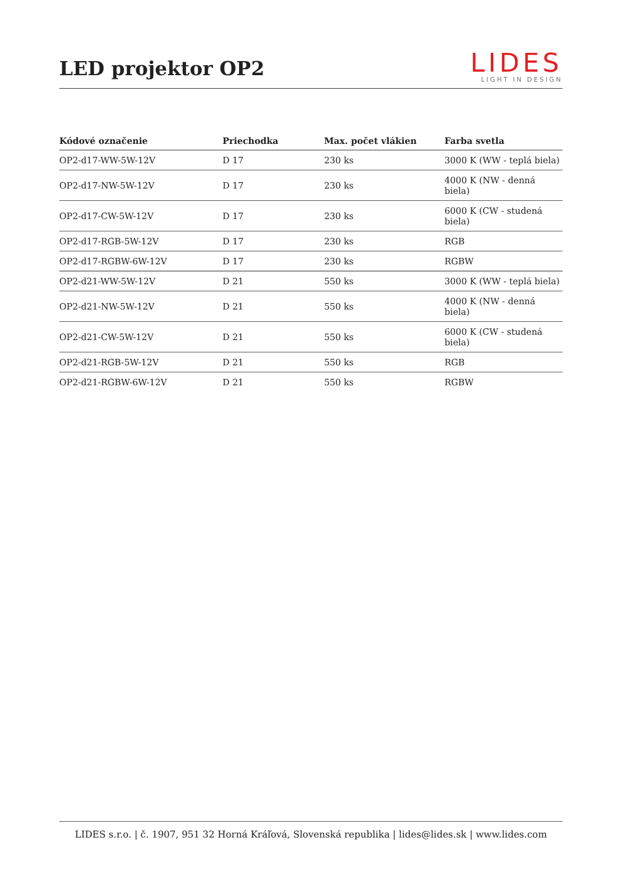LED projektor OP2
LIDES
LIGHT IN DESIGN
| Kódové označenie | Priechodka | Max. počet vlákien | Farba svetla |
| --- | --- | --- | --- |
| OP2-d17-WW-5W-12V | D 17 | 230 ks | 3000 K (WW - teplá biela) |
| OP2-d17-NW-5W-12V | D 17 | 230 ks | 4000 K (NW - denná biela) |
| OP2-d17-CW-5W-12V | D 17 | 230 ks | 6000 K (CW - studená biela) |
| OP2-d17-RGB-5W-12V | D 17 | 230 ks | RGB |
| OP2-d17-RGBW-6W-12V | D 17 | 230 ks | RGBW |
| OP2-d21-WW-5W-12V | D 21 | 550 ks | 3000 K (WW - teplá biela) |
| OP2-d21-NW-5W-12V | D 21 | 550 ks | 4000 K (NW - denná biela) |
| OP2-d21-CW-5W-12V | D 21 | 550 ks | 6000 K (CW - studená biela) |
| OP2-d21-RGB-5W-12V | D 21 | 550 ks | RGB |
| OP2-d21-RGBW-6W-12V | D 21 | 550 ks | RGBW |
LIDES s.r.o. | č. 1907, 951 32 Horná Kráľová, Slovenská republika | lides@lides.sk | www.lides.com